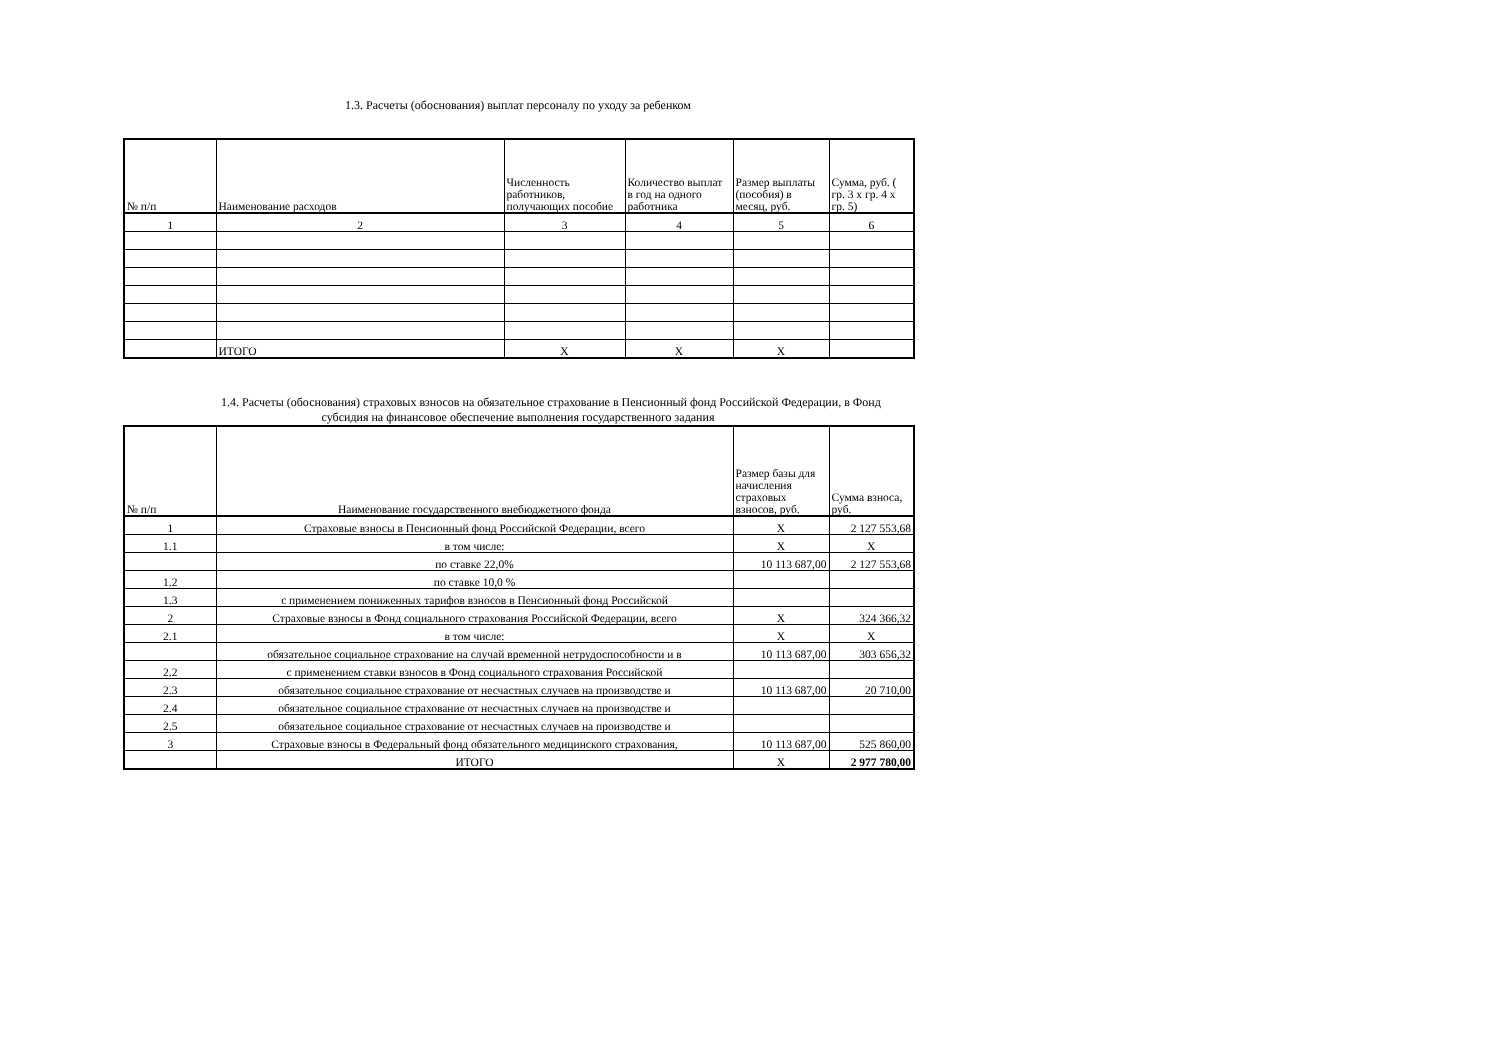1.3. Расчеты (обоснования) выплат персоналу по уходу за ребенком
| № п/п | Наименование расходов | Численность работников, получающих пособие | Количество выплат в год на одного работника | Размер выплаты (пособия) в месяц, руб. | Сумма, руб. ( гр. 3 x гр. 4 x гр. 5) |
| --- | --- | --- | --- | --- | --- |
| 1 | 2 | 3 | 4 | 5 | 6 |
| | ИТОГО | X | X | X | |
1.4. Расчеты (обоснования) страховых взносов на обязательное страхование в Пенсионный фонд Российской Федерации, в Фонд
субсидия на финансовое обеспечение выполнения государственного задания
| № п/п | Наименование государственного внебюджетного фонда | Размер базы для начисления страховых взносов, руб. | Сумма взноса, руб. |
| --- | --- | --- | --- |
| 1 | Страховые взносы в Пенсионный фонд Российской Федерации, всего | X | 2 127 553,68 |
| 1.1 | в том числе: | X | X |
| | по ставке 22,0% | 10 113 687,00 | 2 127 553,68 |
| 1.2 | по ставке 10,0 % | | |
| 1.3 | с применением пониженных тарифов взносов в Пенсионный фонд Российской | | |
| 2 | Страховые взносы в Фонд социального страхования Российской Федерации, всего | X | 324 366,32 |
| 2.1 | в том числе: | X | X |
| | обязательное социальное страхование на случай временной нетрудоспособности и в | 10 113 687,00 | 303 656,32 |
| 2.2 | с применением ставки взносов в Фонд социального страхования Российской | | |
| 2.3 | обязательное социальное страхование от несчастных случаев на производстве и | 10 113 687,00 | 20 710,00 |
| 2.4 | обязательное социальное страхование от несчастных случаев на производстве и | | |
| 2.5 | обязательное социальное страхование от несчастных случаев на производстве и | | |
| 3 | Страховые взносы в Федеральный фонд обязательного медицинского страхования, | 10 113 687,00 | 525 860,00 |
| | ИТОГО | X | 2 977 780,00 |